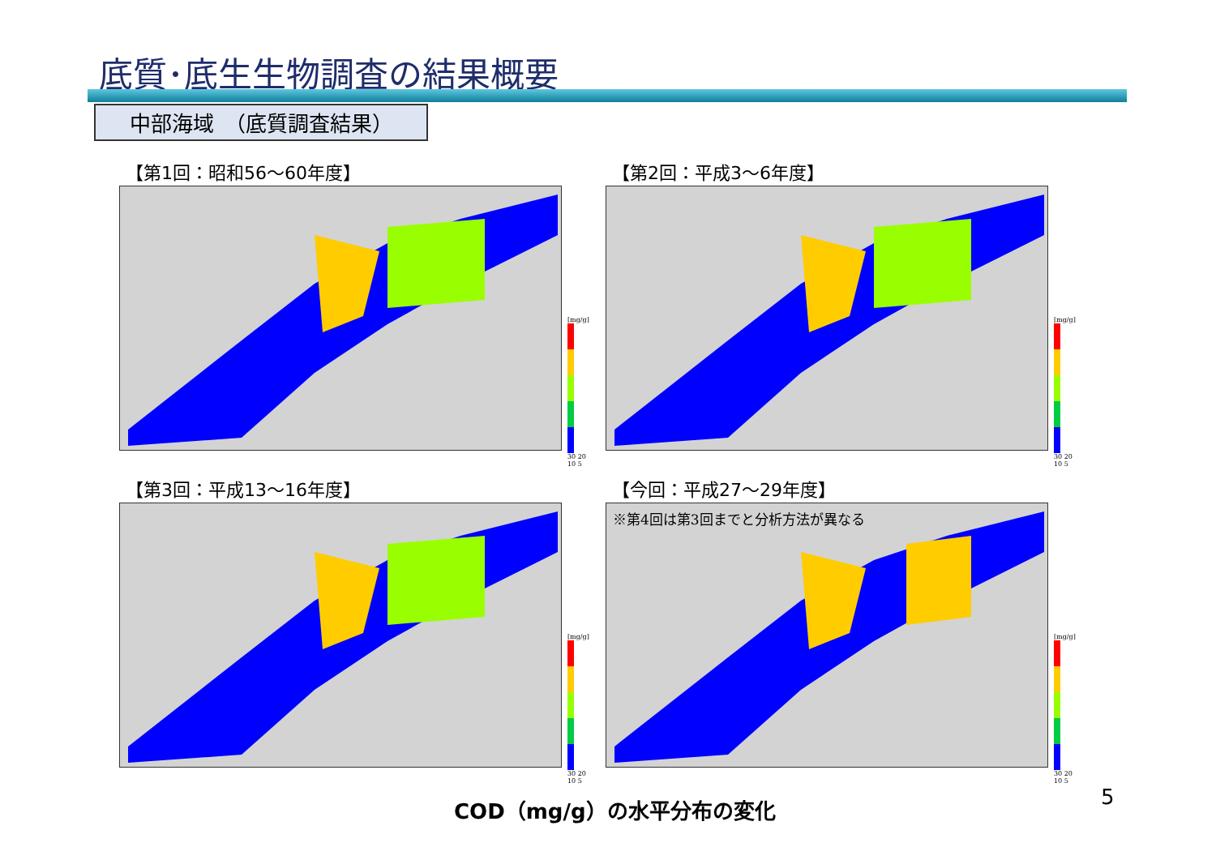底質･底生生物調査の結果概要
中部海域　（底質調査結果）
【第1回：昭和56～60年度】
[mg/g]
30 20 10 5
【第2回：平成3～6年度】
[mg/g]
30 20 10 5
【第3回：平成13～16年度】
[mg/g]
30 20 10 5
【今回：平成27～29年度】
※第4回は第3回までと分析方法が異なる
[mg/g]
30 20 10 5
COD（mg/g）の水平分布の変化 5